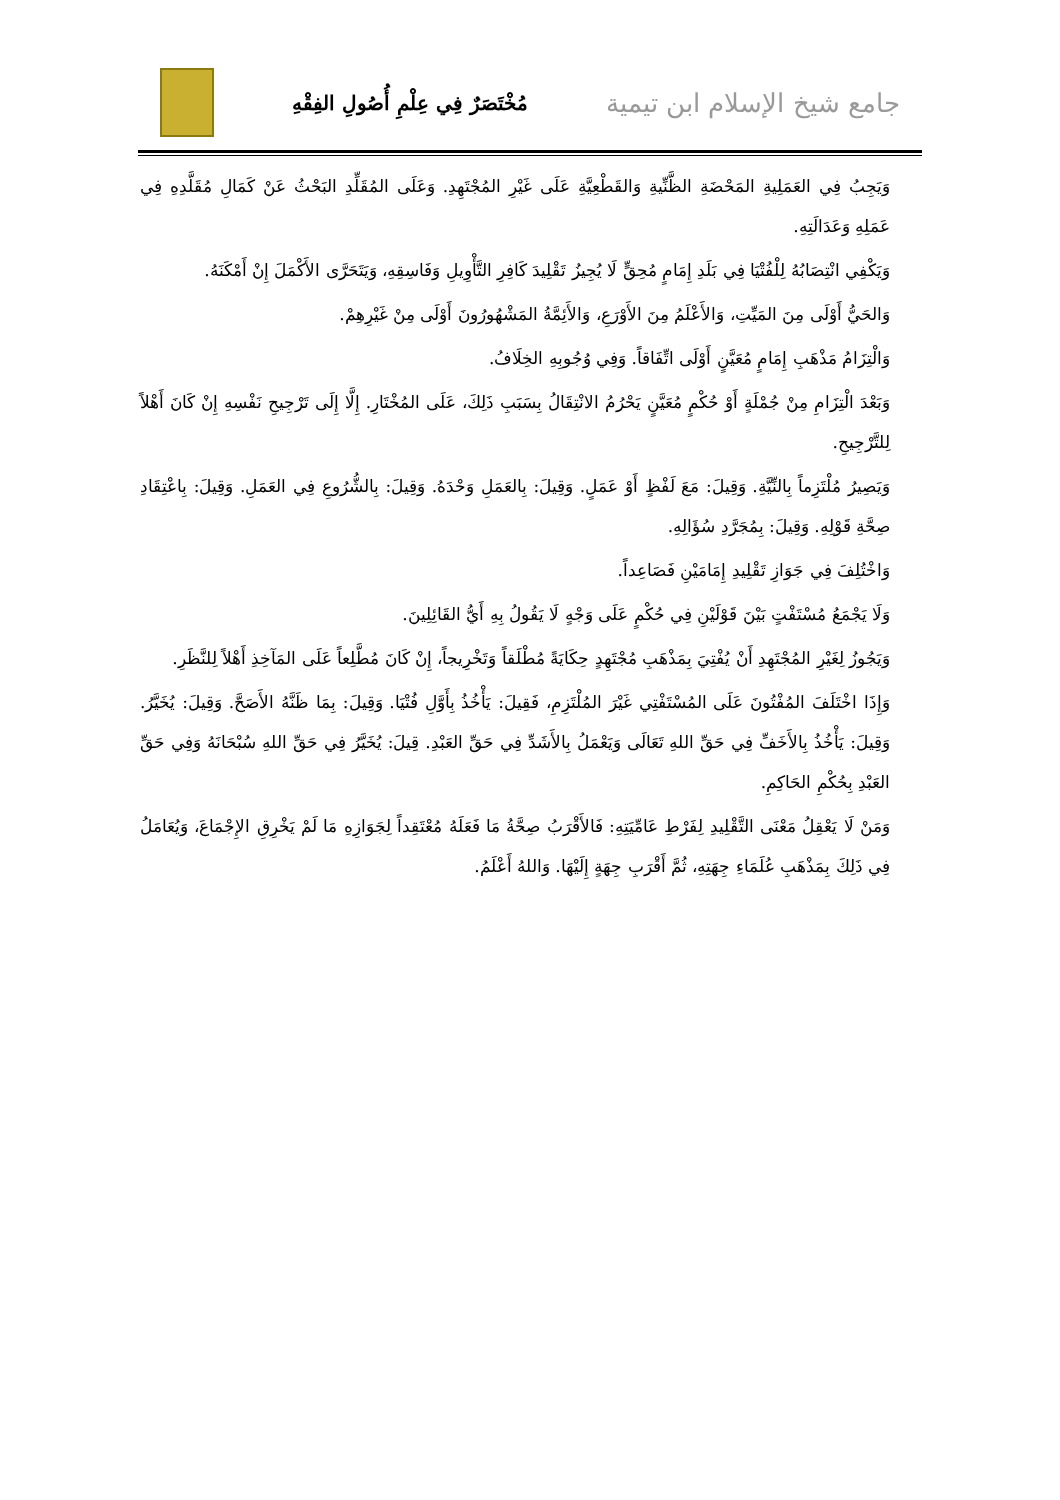جامع شيخ الإسلام ابن تيمية
مُخْتَصَرٌ فِي عِلْمِ أُصُولِ الفِقْهِ
وَيَجِبُ فِي العَمَلِيةِ المَحْضَةِ الظَّنِّيةِ وَالقَطْعِيَّةِ عَلَى غَيْرِ المُجْتَهِدِ. وَعَلَى المُقَلِّدِ البَحْثُ عَنْ كَمَالِ مُقَلَّدِهِ فِي عَمَلِهِ وَعَدَالَتِهِ.
وَيَكْفِي انْتِصَابُهُ لِلْفُتْيَا فِي بَلَدِ إِمَامٍ مُحِقٍّ لَا يُجِيزُ تَقْلِيدَ كَافِرِ التَّأْوِيلِ وَفَاسِقِهِ، وَيَتَحَرَّى الأَكْمَلَ إِنْ أَمْكَنَهُ.
وَالحَيُّ أَوْلَى مِنَ المَيِّتِ، وَالأَعْلَمُ مِنَ الأَوْرَعِ، وَالأَئِمَّةُ المَشْهُورُونَ أَوْلَى مِنْ غَيْرِهِمْ.
وَالْتِزَامُ مَذْهَبِ إِمَامٍ مُعَيَّنٍ أَوْلَى اتِّفَاقاً. وَفِي وُجُوبِهِ الخِلَافُ.
وَبَعْدَ الْتِزَامِ مِنْ جُمْلَةٍ أَوْ حُكْمٍ مُعَيَّنٍ يَحْرُمُ الانْتِقَالُ بِسَبَبِ ذَلِكَ، عَلَى المُخْتَارِ. إِلَّا إِلَى تَرْجِيحِ نَفْسِهِ إِنْ كَانَ أَهْلاً لِلتَّرْجِيحِ.
وَيَصِيرُ مُلْتَزِماً بِالنِّيَّةِ. وَقِيلَ: مَعَ لَفْظٍ أَوْ عَمَلٍ. وَقِيلَ: بِالعَمَلِ وَحْدَهُ. وَقِيلَ: بِالشُّرُوعِ فِي العَمَلِ. وَقِيلَ: بِاعْتِقَادِ صِحَّةِ قَوْلِهِ. وَقِيلَ: بِمُجَرَّدِ سُؤَالِهِ.
وَاخْتُلِفَ فِي جَوَازِ تَقْلِيدِ إِمَامَيْنِ فَصَاعِداً.
وَلَا يَجْمَعُ مُسْتَفْتٍ بَيْنَ قَوْلَيْنِ فِي حُكْمٍ عَلَى وَجْهٍ لَا يَقُولُ بِهِ أَيُّ القَائِلِينَ.
وَيَجُوزُ لِغَيْرِ المُجْتَهِدِ أَنْ يُفْتِيَ بِمَذْهَبِ مُجْتَهِدٍ حِكَايَةً مُطْلَقاً وَتَخْرِيجاً، إِنْ كَانَ مُطَّلِعاً عَلَى المَآخِذِ أَهْلاً لِلنَّظَرِ.
وَإِذَا اخْتَلَفَ المُفْتُونَ عَلَى المُسْتَفْتِي غَيْرَ المُلْتَزِمِ، فَقِيلَ: يَأْخُذُ بِأَوَّلِ فُتْيَا. وَقِيلَ: بِمَا ظَنَّهُ الأَصَحَّ. وَقِيلَ: يُخَيَّرُ. وَقِيلَ: يَأْخُذُ بِالأَخَفِّ فِي حَقِّ اللهِ تَعَالَى وَيَعْمَلُ بِالأَشَدِّ فِي حَقِّ العَبْدِ. قِيلَ: يُخَيَّرُ فِي حَقِّ اللهِ سُبْحَانَهُ وَفِي حَقِّ العَبْدِ بِحُكْمِ الحَاكِمِ.
وَمَنْ لَا يَعْقِلُ مَعْنَى التَّقْلِيدِ لِفَرْطِ عَامِّيَتِهِ: فَالأَقْرَبُ صِحَّةُ مَا فَعَلَهُ مُعْتَقِداً لِجَوَازِهِ مَا لَمْ يَخْرِقِ الإِجْمَاعَ، وَيُعَامَلُ فِي ذَلِكَ بِمَذْهَبِ عُلَمَاءِ جِهَتِهِ، ثُمَّ أَقْرَبِ جِهَةٍ إِلَيْهَا. وَاللهُ أَعْلَمُ.